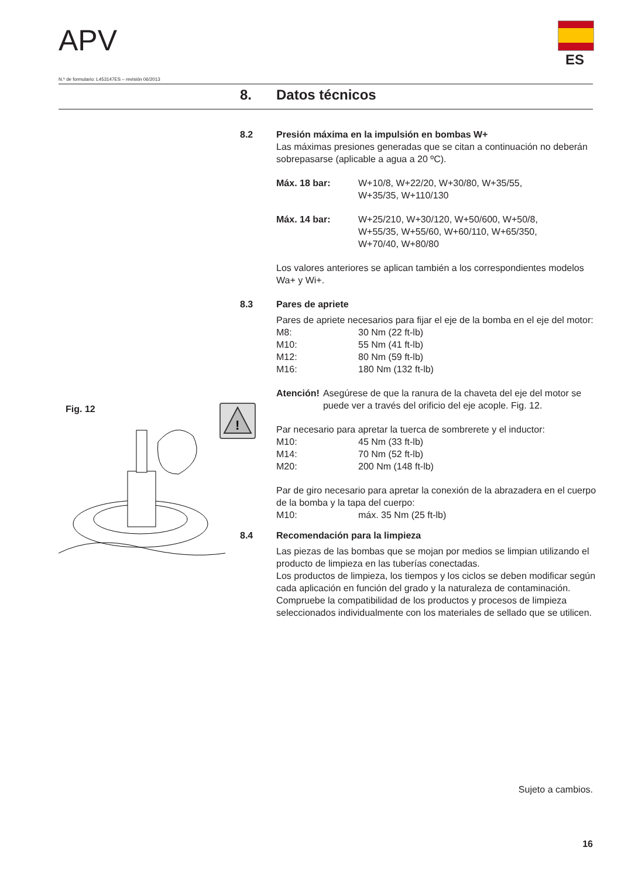APV
ES
N.º de formulario: L453147ES – revisión 06/2013
8. Datos técnicos
Fig. 12
!
8.2 Presión máxima en la impulsión en bombas W+
Las máximas presiones generadas que se citan a continuación no deberán sobrepasarse (aplicable a agua a 20 ºC).
Máx. 18 bar: W+10/8, W+22/20, W+30/80, W+35/55,
W+35/35, W+110/130
Máx. 14 bar: W+25/210, W+30/120, W+50/600, W+50/8,
W+55/35, W+55/60, W+60/110, W+65/350,
W+70/40, W+80/80
Los valores anteriores se aplican también a los correspondientes modelos Wa+ y Wi+.
8.3 Pares de apriete
Pares de apriete necesarios para fijar el eje de la bomba en el eje del motor:
M8: 30 Nm (22 ft-lb)
M10: 55 Nm (41 ft-lb)
M12: 80 Nm (59 ft-lb)
M16: 180 Nm (132 ft-lb)
Atención! Asegúrese de que la ranura de la chaveta del eje del motor se puede ver a través del orificio del eje acople. Fig. 12.
Par necesario para apretar la tuerca de sombrerete y el inductor:
M10: 45 Nm (33 ft-lb)
M14: 70 Nm (52 ft-lb)
M20: 200 Nm (148 ft-lb)
Par de giro necesario para apretar la conexión de la abrazadera en el cuerpo de la bomba y la tapa del cuerpo:
M10: máx. 35 Nm (25 ft-lb)
8.4 Recomendación para la limpieza
Las piezas de las bombas que se mojan por medios se limpian utilizando el producto de limpieza en las tuberías conectadas.
Los productos de limpieza, los tiempos y los ciclos se deben modificar según cada aplicación en función del grado y la naturaleza de contaminación.
Compruebe la compatibilidad de los productos y procesos de limpieza seleccionados individualmente con los materiales de sellado que se utilicen.
Sujeto a cambios.
16